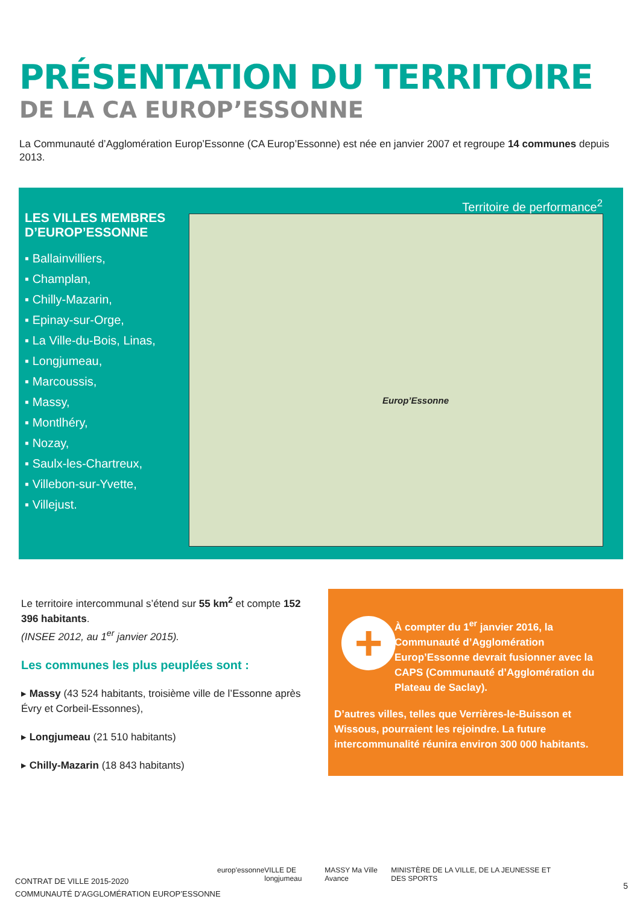PRÉSENTATION DU TERRITOIRE
DE LA CA EUROP’ESSONNE
La Communauté d’Agglomération Europ’Essonne (CA Europ’Essonne) est née en janvier 2007 et regroupe 14 communes depuis 2013.
LES VILLES MEMBRES D’EUROP’ESSONNE
▪ Ballainvilliers,
▪ Champlan,
▪ Chilly-Mazarin,
▪ Epinay-sur-Orge,
▪ La Ville-du-Bois, Linas,
▪ Longjumeau,
▪ Marcoussis,
▪ Massy,
▪ Montlhéry,
▪ Nozay,
▪ Saulx-les-Chartreux,
▪ Villebon-sur-Yvette,
▪ Villejust.
Territoire de performance<sup>2</sup>
Europ’Essonne
Le territoire intercommunal s’étend sur 55 km<sup>2</sup> et compte 152 396 habitants.
(INSEE 2012, au 1<sup>er</sup> janvier 2015).
Les communes les plus peuplées sont :
▸ Massy (43 524 habitants, troisième ville de l’Essonne après Évry et Corbeil-Essonnes),
▸ Longjumeau (21 510 habitants)
▸ Chilly-Mazarin (18 843 habitants)
+
À compter du 1<sup>er</sup> janvier 2016, la Communauté d’Agglomération Europ’Essonne devrait fusionner avec la CAPS (Communauté d’Agglomération du Plateau de Saclay).
D’autres villes, telles que Verrières-le-Buisson et Wissous, pourraient les rejoindre. La future intercommunalité réunira environ 300 000 habitants.
CONTRAT DE VILLE 2015-2020
COMMUNAUTÉ D’AGGLOMÉRATION EUROP’ESSONNE
europ'essonne VILLE DE longjumeau MASSY Ma Ville Avance MINISTÈRE DE LA VILLE, DE LA JEUNESSE ET DES SPORTS
5